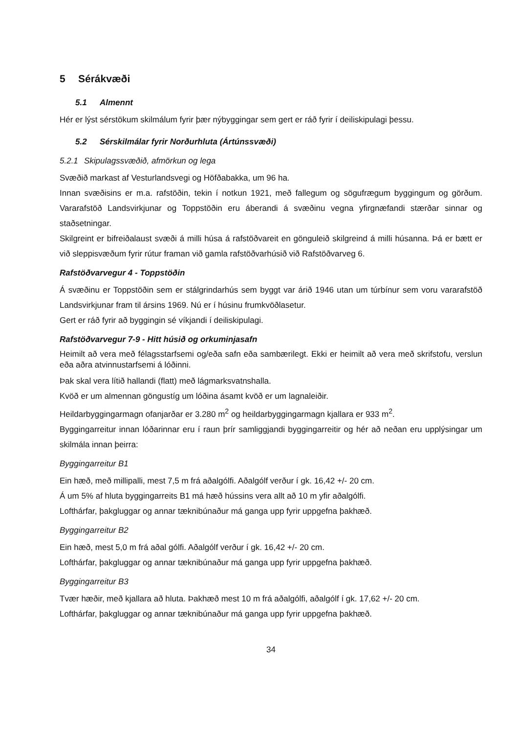5 Sérákvæði
5.1 Almennt
Hér er lýst sérstökum skilmálum fyrir þær nýbyggingar sem gert er ráð fyrir í deiliskipulagi þessu.
5.2 Sérskilmálar fyrir Norðurhluta (Ártúnssvæði)
5.2.1 Skipulagssvæðið, afmörkun og lega
Svæðið markast af Vesturlandsvegi og Höfðabakka, um 96 ha.
Innan svæðisins er m.a. rafstöðin, tekin í notkun 1921, með fallegum og sögufrægum byggingum og görðum. Vararafstöð Landsvirkjunar og Toppstöðin eru áberandi á svæðinu vegna yfirgnæfandi stærðar sinnar og staðsetningar.
Skilgreint er bifreiðalaust svæði á milli húsa á rafstöðvareit en gönguleið skilgreind á milli húsanna. Þá er bætt er við sleppisvæðum fyrir rútur framan við gamla rafstöðvarhúsið við Rafstöðvarveg 6.
Rafstöðvarvegur 4 - Toppstöðin
Á svæðinu er Toppstöðin sem er stálgrindarhús sem byggt var árið 1946 utan um túrbínur sem voru vararafstöð Landsvirkjunar fram til ársins 1969. Nú er í húsinu frumkvöðlasetur.
Gert er ráð fyrir að byggingin sé víkjandi í deiliskipulagi.
Rafstöðvarvegur 7-9 - Hitt húsið og orkuminjasafn
Heimilt að vera með félagsstarfsemi og/eða safn eða sambærilegt. Ekki er heimilt að vera með skrifstofu, verslun eða aðra atvinnustarfsemi á lóðinni.
Þak skal vera lítið hallandi (flatt) með lágmarksvatnshalla.
Kvöð er um almennan göngustíg um lóðina ásamt kvöð er um lagnaleiðir.
Heildarbyggingarmagn ofanjarðar er 3.280 m<sup>2</sup> og heildarbyggingarmagn kjallara er 933 m<sup>2</sup>.
Byggingarreitur innan lóðarinnar eru í raun þrír samliggjandi byggingarreitir og hér að neðan eru upplýsingar um skilmála innan þeirra:
Byggingarreitur B1
Ein hæð, með millipalli, mest 7,5 m frá aðalgólfi. Aðalgólf verður í gk. 16,42 +/- 20 cm.
Á um 5% af hluta byggingarreits B1 má hæð hússins vera allt að 10 m yfir aðalgólfi.
Lofthárfar, þakgluggar og annar tæknibúnaður má ganga upp fyrir uppgefna þakhæð.
Byggingarreitur B2
Ein hæð, mest 5,0 m frá aðal gólfi. Aðalgólf verður í gk. 16,42 +/- 20 cm.
Lofthárfar, þakgluggar og annar tæknibúnaður má ganga upp fyrir uppgefna þakhæð.
Byggingarreitur B3
Tvær hæðir, með kjallara að hluta. Þakhæð mest 10 m frá aðalgólfi, aðalgólf í gk. 17,62 +/- 20 cm.
Lofthárfar, þakgluggar og annar tæknibúnaður má ganga upp fyrir uppgefna þakhæð.
34